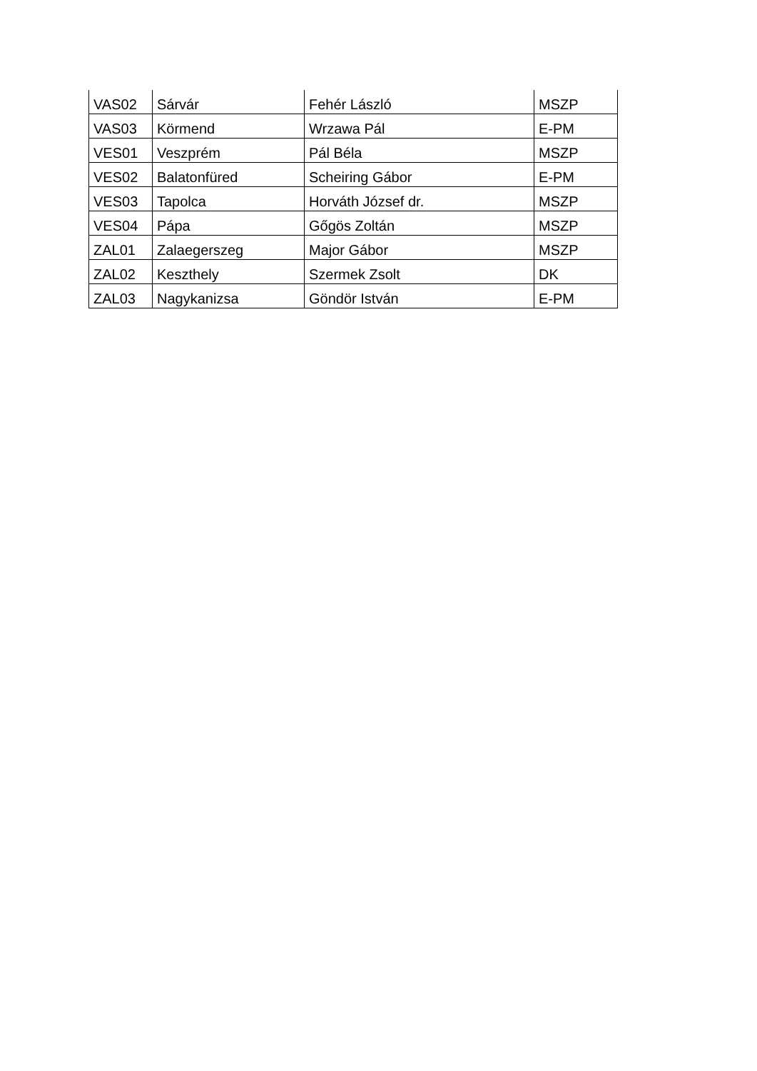| VAS02 | Sárvár | Fehér László | MSZP |
| VAS03 | Körmend | Wrzawa Pál | E-PM |
| VES01 | Veszprém | Pál Béla | MSZP |
| VES02 | Balatonfüred | Scheiring Gábor | E-PM |
| VES03 | Tapolca | Horváth József dr. | MSZP |
| VES04 | Pápa | Gőgös Zoltán | MSZP |
| ZAL01 | Zalaegerszeg | Major Gábor | MSZP |
| ZAL02 | Keszthely | Szermek Zsolt | DK |
| ZAL03 | Nagykanizsa | Göndör István | E-PM |